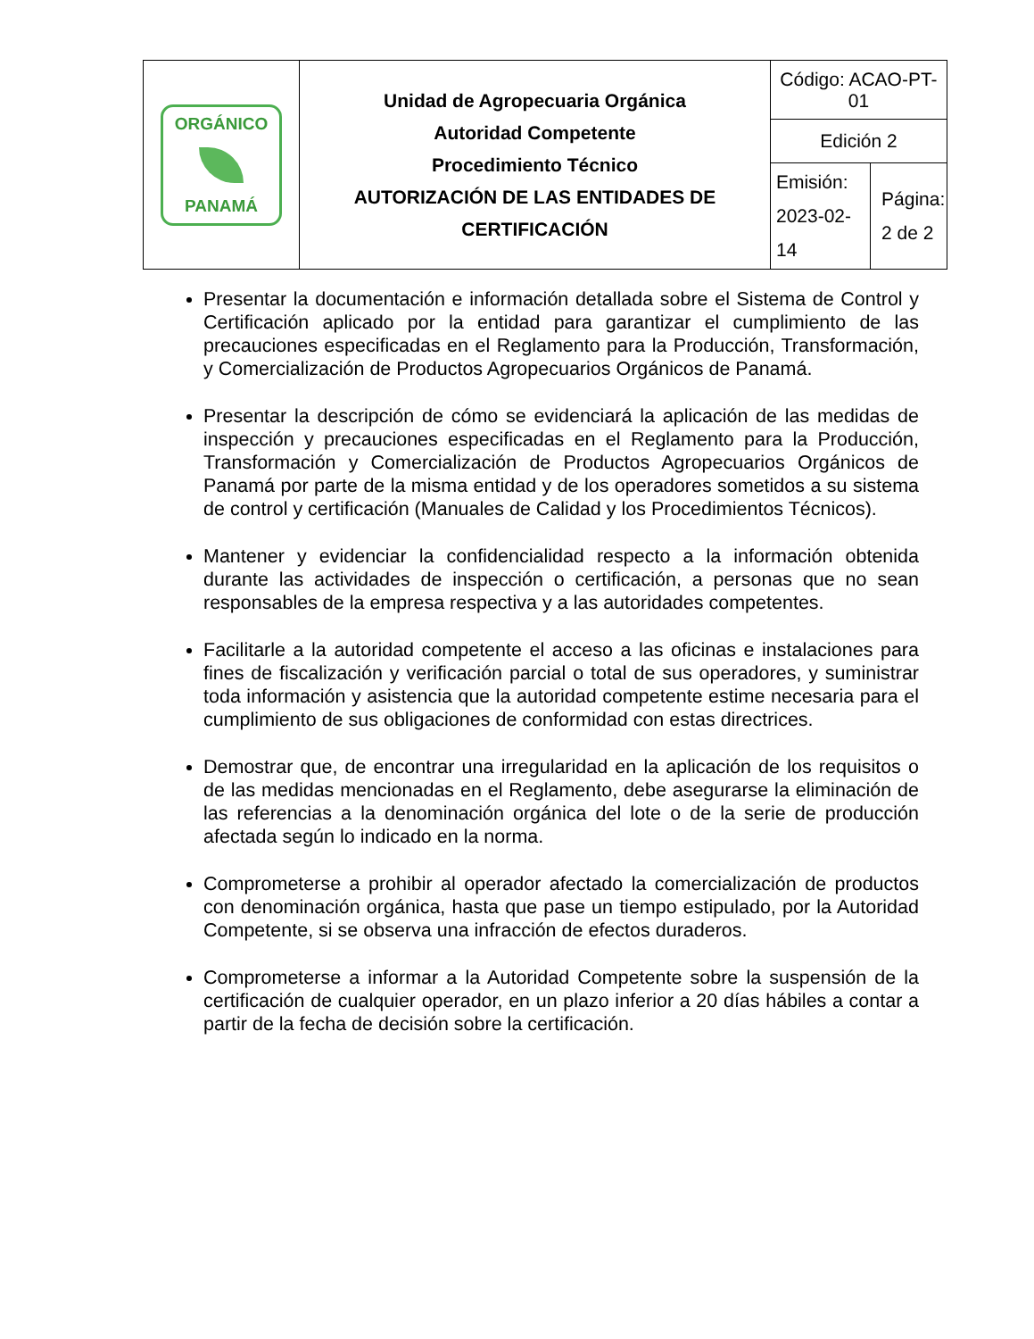| ORGÁNICO PANAMÁ | Unidad de Agropecuaria Orgánica Autoridad Competente Procedimiento Técnico AUTORIZACIÓN DE LAS ENTIDADES DE CERTIFICACIÓN | Código: ACAO-PT-01 | |
| | | Edición 2 | |
| | | Emisión: 2023-02-14 | Página: 2 de 2 |
Presentar la documentación e información detallada sobre el Sistema de Control y Certificación aplicado por la entidad para garantizar el cumplimiento de las precauciones especificadas en el Reglamento para la Producción, Transformación, y Comercialización de Productos Agropecuarios Orgánicos de Panamá.
Presentar la descripción de cómo se evidenciará la aplicación de las medidas de inspección y precauciones especificadas en el Reglamento para la Producción, Transformación y Comercialización de Productos Agropecuarios Orgánicos de Panamá por parte de la misma entidad y de los operadores sometidos a su sistema de control y certificación (Manuales de Calidad y los Procedimientos Técnicos).
Mantener y evidenciar la confidencialidad respecto a la información obtenida durante las actividades de inspección o certificación, a personas que no sean responsables de la empresa respectiva y a las autoridades competentes.
Facilitarle a la autoridad competente el acceso a las oficinas e instalaciones para fines de fiscalización y verificación parcial o total de sus operadores, y suministrar toda información y asistencia que la autoridad competente estime necesaria para el cumplimiento de sus obligaciones de conformidad con estas directrices.
Demostrar que, de encontrar una irregularidad en la aplicación de los requisitos o de las medidas mencionadas en el Reglamento, debe asegurarse la eliminación de las referencias a la denominación orgánica del lote o de la serie de producción afectada según lo indicado en la norma.
Comprometerse a prohibir al operador afectado la comercialización de productos con denominación orgánica, hasta que pase un tiempo estipulado, por la Autoridad Competente, si se observa una infracción de efectos duraderos.
Comprometerse a informar a la Autoridad Competente sobre la suspensión de la certificación de cualquier operador, en un plazo inferior a 20 días hábiles a contar a partir de la fecha de decisión sobre la certificación.